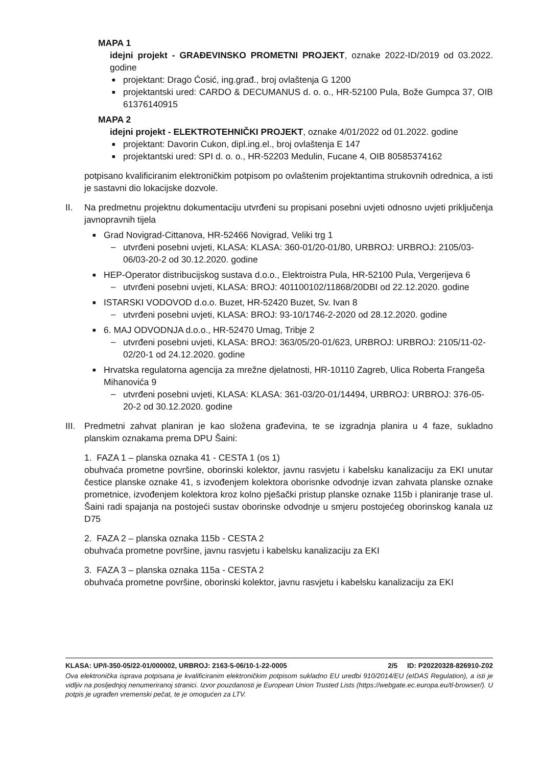MAPA 1
idejni projekt - GRAĐEVINSKO PROMETNI PROJEKT, oznake 2022-ID/2019 od 03.2022. godine
■ projektant: Drago Ćosić, ing.građ., broj ovlaštenja G 1200
■ projektantski ured: CARDO & DECUMANUS d. o. o., HR-52100 Pula, Bože Gumpca 37, OIB 61376140915
MAPA 2
idejni projekt - ELEKTROTEHNIČKI PROJEKT, oznake 4/01/2022 od 01.2022. godine
■ projektant: Davorin Cukon, dipl.ing.el., broj ovlaštenja E 147
■ projektantski ured: SPI d. o. o., HR-52203 Medulin, Fucane 4, OIB 80585374162
potpisano kvalificiranim elektroničkim potpisom po ovlaštenim projektantima strukovnih odrednica, a isti je sastavni dio lokacijske dozvole.
II. Na predmetnu projektnu dokumentaciju utvrđeni su propisani posebni uvjeti odnosno uvjeti priključenja javnopravnih tijela
■ Grad Novigrad-Cittanova, HR-52466 Novigrad, Veliki trg 1
– utvrđeni posebni uvjeti, KLASA: KLASA: 360-01/20-01/80, URBROJ: URBROJ: 2105/03-06/03-20-2 od 30.12.2020. godine
■ HEP-Operator distribucijskog sustava d.o.o., Elektroistra Pula, HR-52100 Pula, Vergerijeva 6
– utvrđeni posebni uvjeti, KLASA: BROJ: 401100102/11868/20DBI od 22.12.2020. godine
■ ISTARSKI VODOVOD d.o.o. Buzet, HR-52420 Buzet, Sv. Ivan 8
– utvrđeni posebni uvjeti, KLASA: BROJ: 93-10/1746-2-2020 od 28.12.2020. godine
■ 6. MAJ ODVODNJA d.o.o., HR-52470 Umag, Tribje 2
– utvrđeni posebni uvjeti, KLASA: BROJ: 363/05/20-01/623, URBROJ: URBROJ: 2105/11-02-02/20-1 od 24.12.2020. godine
■ Hrvatska regulatorna agencija za mrežne djelatnosti, HR-10110 Zagreb, Ulica Roberta Frangeša Mihanovića 9
– utvrđeni posebni uvjeti, KLASA: KLASA: 361-03/20-01/14494, URBROJ: URBROJ: 376-05-20-2 od 30.12.2020. godine
III. Predmetni zahvat planiran je kao složena građevina, te se izgradnja planira u 4 faze, sukladno planskim oznakama prema DPU Šaini:
1. FAZA 1 – planska oznaka 41 - CESTA 1 (os 1)
obuhvaća prometne površine, oborinski kolektor, javnu rasvjetu i kabelsku kanalizaciju za EKI unutar čestice planske oznake 41, s izvođenjem kolektora oborisnke odvodnje izvan zahvata planske oznake prometnice, izvođenjem kolektora kroz kolno pješački pristup planske oznake 115b i planiranje trase ul. Šaini radi spajanja na postojeći sustav oborinske odvodnje u smjeru postojećeg oborinskog kanala uz D75
2. FAZA 2 – planska oznaka 115b - CESTA 2
obuhvaća prometne površine, javnu rasvjetu i kabelsku kanalizaciju za EKI
3. FAZA 3 – planska oznaka 115a - CESTA 2
obuhvaća prometne površine, oborinski kolektor, javnu rasvjetu i kabelsku kanalizaciju za EKI
KLASA: UP/I-350-05/22-01/000002, URBROJ: 2163-5-06/10-1-22-0005 2/5 ID: P20220328-826910-Z02
Ova elektronička isprava potpisana je kvalificiranim elektroničkim potpisom sukladno EU uredbi 910/2014/EU (eIDAS Regulation), a isti je vidljiv na posljednjoj nenumeriranoj stranici. Izvor pouzdanosti je European Union Trusted Lists (https://webgate.ec.europa.eu/tl-browser/). U potpis je ugrađen vremenski pečat, te je omogućen za LTV.